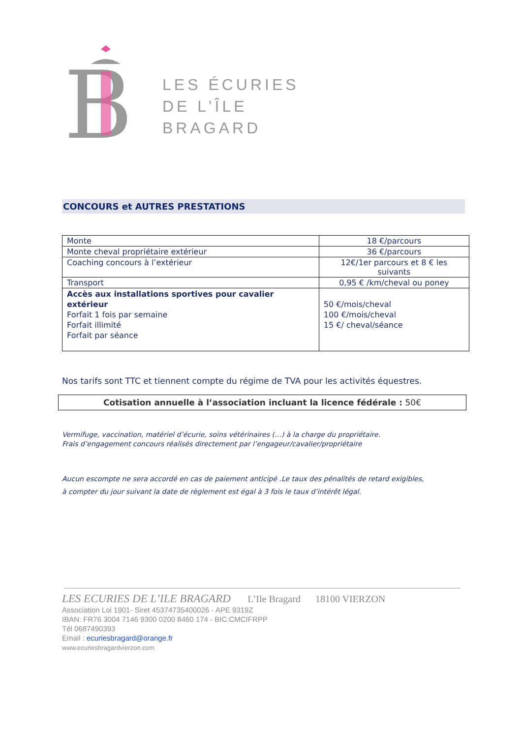B
LES ÉCURIES
DE L’ÎLE
BRAGARD
CONCOURS et AUTRES PRESTATIONS
| Monte | 18 €/parcours |
| Monte cheval propriétaire extérieur | 36 €/parcours |
| Coaching concours à l’extérieur | 12€/1er parcours et 8 € les suivants |
| Transport | 0,95 € /km/cheval ou poney |
| Accès aux installations sportives pour cavalier extérieur Forfait 1 fois par semaine Forfait illimité Forfait par séance | 50 €/mois/cheval 100 €/mois/cheval 15 €/ cheval/séance |
Nos tarifs sont TTC et tiennent compte du régime de TVA pour les activités équestres.
Cotisation annuelle à l’association incluant la licence fédérale : 50€
Vermifuge, vaccination, matériel d’écurie, soins vétérinaires (…) à la charge du propriétaire.
Frais d’engagement concours réalisés directement par l’engageur/cavalier/propriétaire
Aucun escompte ne sera accordé en cas de paiement anticipé .Le taux des pénalités de retard exigibles,
à compter du jour suivant la date de règlement est égal à 3 fois le taux d’intérêt légal.
LES ECURIES DE L’ILE BRAGARD L’Ile Bragard 18100 VIERZON
Association Loi 1901- Siret 45374735400026 - APE 9319Z
IBAN: FR76 3004 7146 9300 0200 8460 174 - BIC:CMCIFRPP
Tél 0687490393
Email : ecuriesbragard@orange.fr
www.ecuriesbragardvierzon.com